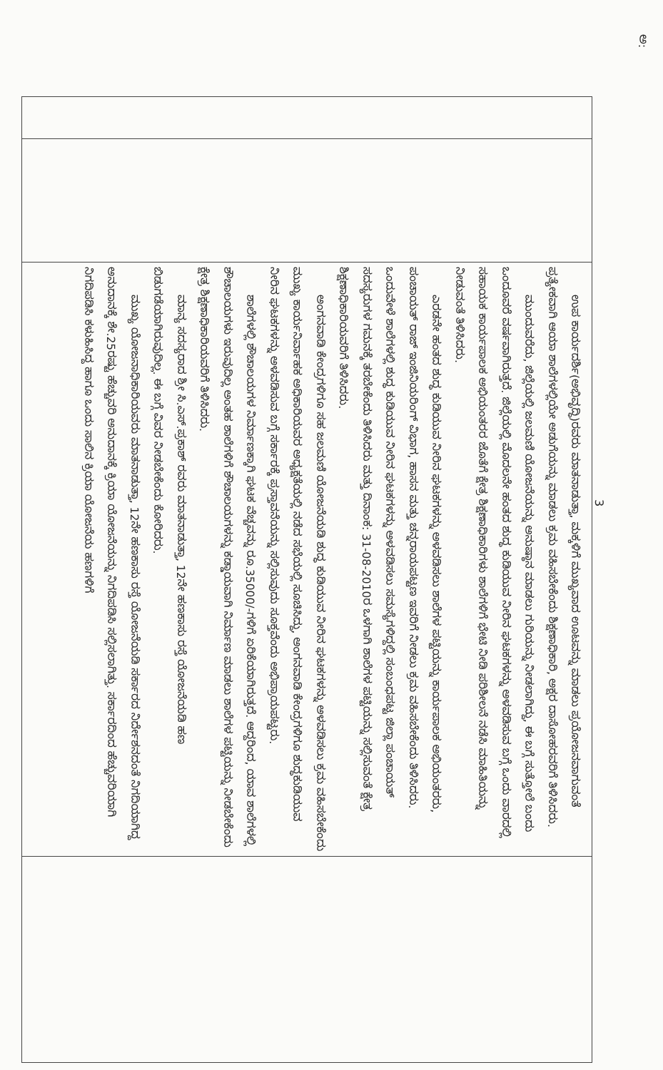ಅ:
3
| | | ಉಪ ಕಾರ್ಯದರ್ಶಿ(ಅಭಿವೃದ್ಧಿ)ರವರು ಮಾತನಾಡುತ್ತಾ, ಮಕ್ಕಳಿಗೆ ಮುಖ್ಯವಾದ ಊಟವನ್ನು ಮಾಡಲು ಪ್ರಯೋಜನವಾಗುವಂತೆ ಪ್ರತ್ಯೇಕವಾಗಿ ಆಯಾ ಶಾಲೆಗಳಲ್ಲಿಯೇ ಅಡುಗೆಯನ್ನು ಮಾಡಲು ಕ್ರಮ ವಹಿಸಬೇಕೆಂದು ಶಿಕ್ಷಣಾಧಿಕಾರಿ, ಅಕ್ಷರ ದಾಸೋಹರವರಿಗೆ ತಿಳಿಸಿದರು. ಮುಂದುವರೆದು, ಜಿಲ್ಲೆಯಲ್ಲಿ ಜಲಮಣಿ ಯೋಜನೆಯನ್ನು ಅನುಷ್ಠಾನ ಮಾಡಲು ಗುರಿಯನ್ನು ನೀಡಲಾಗಿದ್ದು, ಈ ಬಗ್ಗೆ ಸುತ್ತೋಲೆ ಬಂದು ಒಂದೂವರೆ ವರ್ಷವಾಗಿರುತ್ತದೆ. ಜಿಲ್ಲೆಯಲ್ಲಿ ಮೊದಲನೇ ಹಂತದ ಶುದ್ಧ ಕುಡಿಯುವ ನೀರಿನ ಘಟಕಗಳನ್ನು ಅಳವಡಿಸುವ ಬಗ್ಗೆ ಒಂದು ವಾರದಲ್ಲಿ ಸಹಾಯಕ ಕಾರ್ಯಪಾಲಕ ಅಭಿಯಂತರರ ಜೊತೆಗೆ ಕ್ಷೇತ್ರ ಶಿಕ್ಷಣಾಧಿಕಾರಿಗಳು ಶಾಲೆಗಳಿಗೆ ಭೇಟಿ ನೀಡಿ ಪರಿಶೀಲನೆ ನಡೆಸಿ ಮಾಹಿತಿಯನ್ನು ನೀಡುವಂತೆ ತಿಳಿಸಿದರು. ಎರಡನೇ ಹಂತದ ಶುದ್ಧ ಕುಡಿಯುವ ನೀರಿನ ಘಟಕಗಳನ್ನು ಅಳವಡಿಸಲು ಶಾಲೆಗಳ ಪಟ್ಟಿಯನ್ನು ಕಾರ್ಯಪಾಲಕ ಅಭಿಯಂತರರು, ಪಂಚಾಯತ್ ರಾಜ್ ಇಂಜಿನಿಯರಿಂಗ್ ವಿಭಾಗ, ಹಾಸನ ಮತ್ತು ಚನ್ನರಾಯಪಟ್ಟಣ ಇವರಿಗೆ ನೀಡಲು ಕ್ರಮ ವಹಿಸಬೇಕೆಂದು ತಿಳಿಸಿದರು. ಒಂದುವೇಳೆ ಶಾಲೆಗಳಲ್ಲಿ ಶುದ್ಧ ಕುಡಿಯುವ ನೀರಿನ ಘಟಕಗಳನ್ನು ಅಳವಡಿಸಲು ಸಮಸ್ಯೆಗಳಿದ್ದಲ್ಲಿ ಸಂಬಂಧಪಟ್ಟ ಜಿಲ್ಲಾ ಪಂಚಾಯತ್ ಸದಸ್ಯರುಗಳ ಗಮನಕ್ಕೆ ತರಬೇಕೆಂದು ತಿಳಿಸಿದರು ಮತ್ತು ದಿನಾಂಕ: 31-08-2010ರ ಒಳಗಾಗಿ ಶಾಲೆಗಳ ಪಟ್ಟಿಯನ್ನು ಸಲ್ಲಿಸುವಂತೆ ಕ್ಷೇತ್ರ ಶಿಕ್ಷಣಾಧಿಕಾರಿಯವರಿಗೆ ತಿಳಿಸಿದರು. ಅಂಗನವಾಡಿ ಕೇಂದ್ರಗಳಿಗೂ ಸಹ ಜಲಮಣಿ ಯೋಜನೆಯಡಿ ಶುದ್ಧ ಕುಡಿಯುವ ನೀರಿನ ಘಟಕಗಳನ್ನು ಅಳವಡಿಸಲು ಕ್ರಮ ವಹಿಸಬೇಕೆಂದು ಮುಖ್ಯ ಕಾರ್ಯನಿರ್ವಾಹಕ ಅಧಿಕಾರಿಯವರ ಅಧ್ಯಕ್ಷತೆಯಲ್ಲಿ ನಡೆದ ಸಭೆಯಲ್ಲಿ ಸೂಚಿಸಿದ್ದು, ಅಂಗನವಾಡಿ ಕೇಂದ್ರಗಳಿಗೂ ಶುದ್ಧಕುಡಿಯುವ ನೀರಿನ ಘಟಕಗಳನ್ನು ಅಳವಡಿಸುವ ಬಗ್ಗೆ ಸರ್ಕಾರಕ್ಕೆ ಪ್ರಸ್ತಾವನೆಯನ್ನು ಸಲ್ಲಿಸುವುದು ಸೂಕ್ತವೆಂದು ಅಭಿಪ್ರಾಯಪಟ್ಟರು. ಶಾಲೆಗಳಲ್ಲಿ ಶೌಚಾಲಯಗಳ ನಿರ್ಮಾಣಕ್ಕಾಗಿ ಘಟಕ ವೆಚ್ಚವನ್ನು ರೂ.35000/-ಗಳಿಗೆ ಏರಿಕೆಯಾಗಿರುತ್ತದೆ. ಆದ್ದರಿಂದ, ಯಾವ ಶಾಲೆಗಳಲ್ಲಿ ಶೌಚಾಲಯಗಳು ಇರುವುದಿಲ್ಲ ಅಂತಹ ಶಾಲೆಗಳಿಗೆ ಶೌಚಾಲಯಗಳನ್ನು ಕಡ್ಡಾಯವಾಗಿ ನಿರ್ಮಾಣ ಮಾಡಲು ಶಾಲೆಗಳ ಪಟ್ಟಿಯನ್ನು ನೀಡಬೇಕೆಂದು ಕ್ಷೇತ್ರ ಶಿಕ್ಷಣಾಧಿಕಾರಿಯವರಿಗೆ ತಿಳಿಸಿದರು. ಮಾನ್ಯ ಸದಸ್ಯರಾದ ಶ್ರೀ ಸಿ.ಎಸ್.ಪ್ರಕಾಶ್ ರವರು ಮಾತನಾಡುತ್ತಾ, 12ನೇ ಹಣಕಾಸು ರಸ್ತೆ ಯೋಜನೆಯಡಿ ಹಣ ಬಿಡುಗಡೆಯಾಗಿರುವುದಿಲ್ಲ. ಈ ಬಗ್ಗೆ ವಿವರ ನೀಡಬೇಕೆಂದು ಕೋರಿದರು. ಮುಖ್ಯ ಯೋಜನಾಧಿಕಾರಿಯವರು ಮಾತನಾಡುತ್ತಾ, 12ನೇ ಹಣಕಾಸು ರಸ್ತೆ ಯೋಜನೆಯಡಿ ಸರ್ಕಾರದ ನಿರ್ದೇಶನದಂತೆ ನಿಗದಿಯಾಗಿದ್ದ ಅನುದಾನಕ್ಕೆ ಶೇ.25ರಷ್ಟು ಹೆಚ್ಚುವರಿ ಅನುದಾನಕ್ಕೆ ಕ್ರಿಯಾ ಯೋಜನೆಯನ್ನು ನಿಗದಿಪಡಿಸಿ ಸಲ್ಲಿಸಲಾಗಿತ್ತು. ಸರ್ಕಾರದಿಂದ ಹೆಚ್ಚುವರಿಯಾಗಿ ನಿಗದಿಪಡಿಸಿ ಕಳುಹಿಸಿದ್ದ ಹಾಗೂ ಒಂದು ಸಾಲಿನ ಕ್ರಿಯಾ ಯೋಜನೆಯ ಹಣಗಳಿಗೆ | |